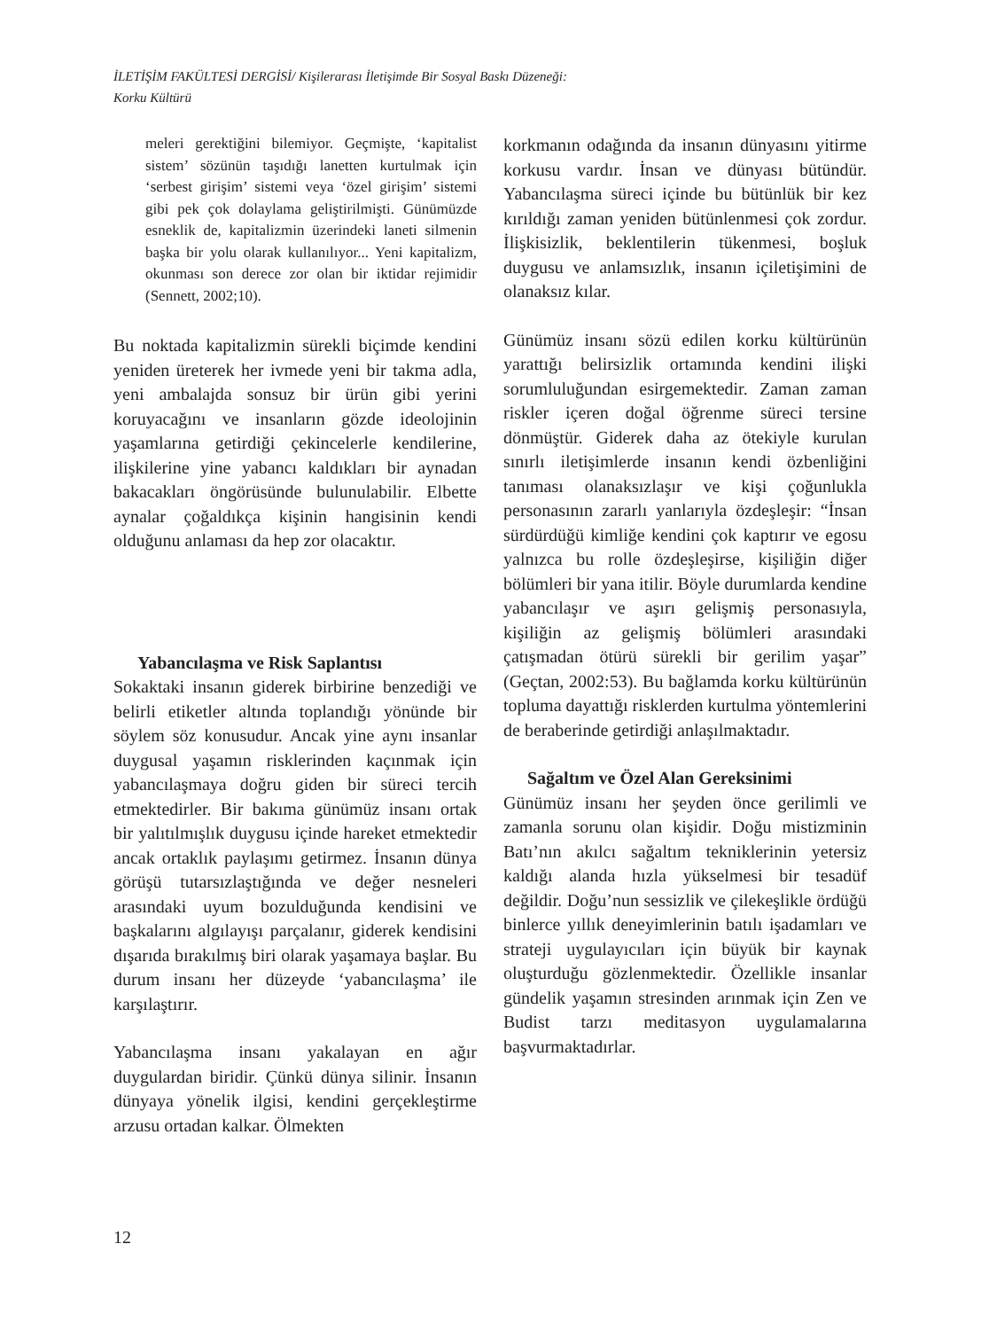İLETİŞİM FAKÜLTESİ DERGİSİ/ Kişilerarası İletişimde Bir Sosyal Baskı Düzeneği:
Korku Kültürü
meleri gerektiğini bilemiyor. Geçmişte, ‘kapitalist sistem’ sözünün taşıdığı lanetten kurtulmak için ‘serbest girişim’ sistemi veya ‘özel girişim’ sistemi gibi pek çok dolaylama geliştirilmişti. Günümüzde esneklik de, kapitalizmin üzerindeki laneti silmenin başka bir yolu olarak kullanılıyor... Yeni kapitalizm, okunması son derece zor olan bir iktidar rejimidir (Sennett, 2002;10).
Bu noktada kapitalizmin sürekli biçimde kendini yeniden üreterek her ivmede yeni bir takma adla, yeni ambalajda sonsuz bir ürün gibi yerini koruyacağını ve insanların gözde ideolojinin yaşamlarına getirdiği çekincelerle kendilerine, ilişkilerine yine yabancı kaldıkları bir aynadan bakacakları öngörüsünde bulunulabilir. Elbette aynalar çoğaldıkça kişinin hangisinin kendi olduğunu anlaması da hep zor olacaktır.
Yabancılaşma ve Risk Saplantısı
Sokaktaki insanın giderek birbirine benzediği ve belirli etiketler altında toplandığı yönünde bir söylem söz konusudur. Ancak yine aynı insanlar duygusal yaşamın risklerinden kaçınmak için yabancılaşmaya doğru giden bir süreci tercih etmektedirler. Bir bakıma günümüz insanı ortak bir yalıtılmışlık duygusu içinde hareket etmektedir ancak ortaklık paylaşımı getirmez. İnsanın dünya görüşü tutarsızlaştığında ve değer nesneleri arasındaki uyum bozulduğunda kendisini ve başkalarını algılayışı parçalanır, giderek kendisini dışarıda bırakılmış biri olarak yaşamaya başlar. Bu durum insanı her düzeyde ‘yabancılaşma’ ile karşılaştırır.
Yabancılaşma insanı yakalayan en ağır duygulardan biridir. Çünkü dünya silinir. İnsanın dünyaya yönelik ilgisi, kendini gerçekleştirme arzusu ortadan kalkar. Ölmekten
korkmanın odağında da insanın dünyasını yitirme korkusu vardır. İnsan ve dünyası bütündür. Yabancılaşma süreci içinde bu bütünlük bir kez kırıldığı zaman yeniden bütünlenmesi çok zordur. İlişkisizlik, beklentilerin tükenmesi, boşluk duygusu ve anlamsızlık, insanın içiletişimini de olanaksız kılar.
Günümüz insanı sözü edilen korku kültürünün yarattığı belirsizlik ortamında kendini ilişki sorumluluğundan esirgemektedir. Zaman zaman riskler içeren doğal öğrenme süreci tersine dönmüştür. Giderek daha az ötekiyle kurulan sınırlı iletişimlerde insanın kendi özbenliğini tanıması olanaksızlaşır ve kişi çoğunlukla personasının zararlı yanlarıyla özdeşleşir: “İnsan sürdürdüğü kimliğe kendini çok kaptırır ve egosu yalnızca bu rolle özdeşleşirse, kişiliğin diğer bölümleri bir yana itilir. Böyle durumlarda kendine yabancılaşır ve aşırı gelişmiş personasıyla, kişiliğin az gelişmiş bölümleri arasındaki çatışmadan ötürü sürekli bir gerilim yaşar” (Geçtan, 2002:53). Bu bağlamda korku kültürünün topluma dayattığı risklerden kurtulma yöntemlerini de beraberinde getirdiği anlaşılmaktadır.
Sağaltım ve Özel Alan Gereksinimi
Günümüz insanı her şeyden önce gerilimli ve zamanla sorunu olan kişidir. Doğu mistizminin Batı’nın akılcı sağaltım tekniklerinin yetersiz kaldığı alanda hızla yükselmesi bir tesadüf değildir. Doğu’nun sessizlik ve çilekeşlikle ördüğü binlerce yıllık deneyimlerinin batılı işadamları ve strateji uygulayıcıları için büyük bir kaynak oluşturduğu gözlenmektedir. Özellikle insanlar gündelik yaşamın stresinden arınmak için Zen ve Budist tarzı meditasyon uygulamalarına başvurmaktadırlar.
12